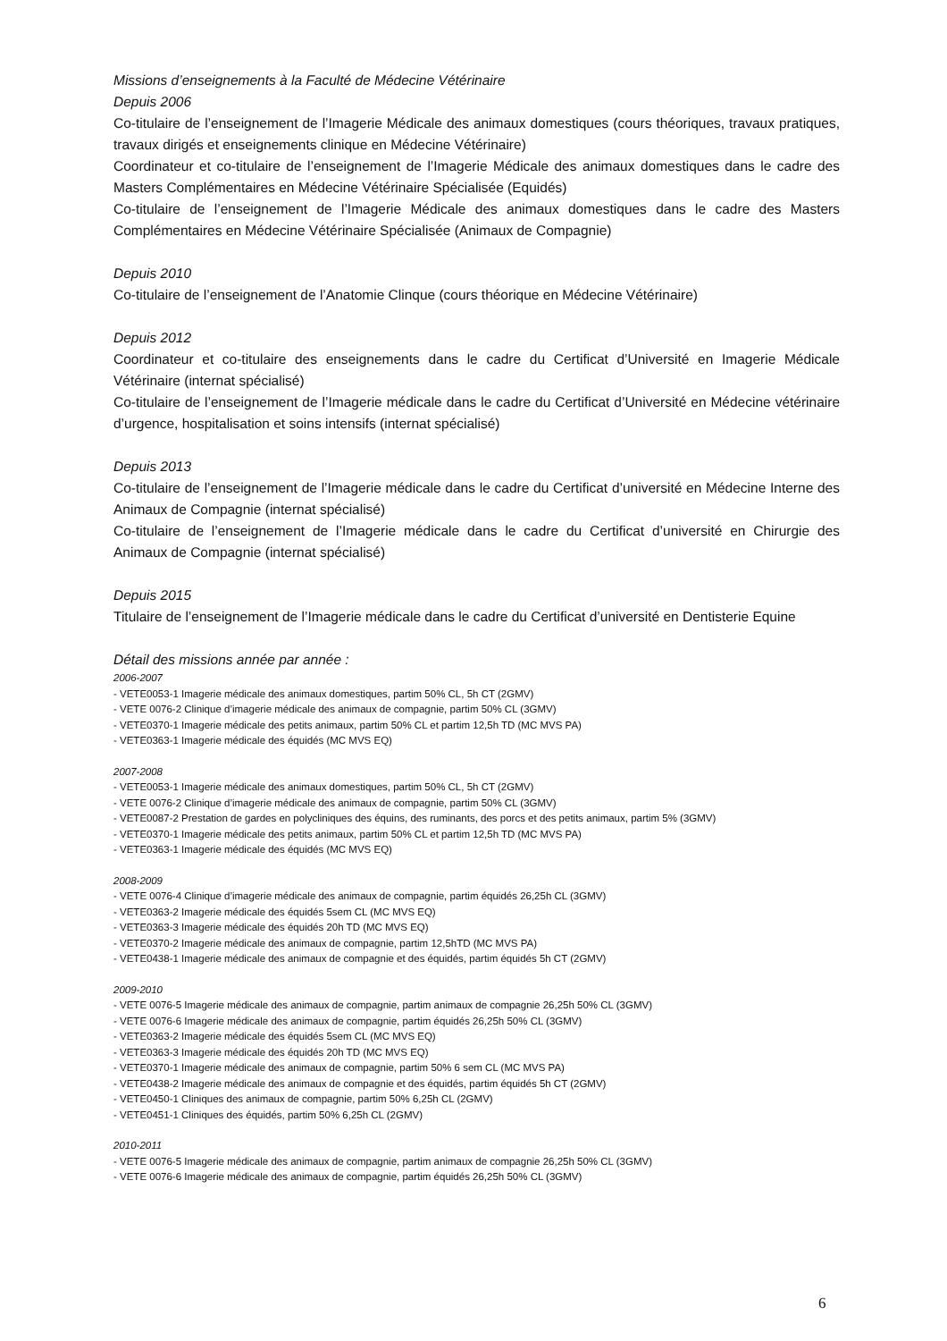Missions d’enseignements à la Faculté de Médecine Vétérinaire
Depuis 2006
Co-titulaire de l’enseignement de l’Imagerie Médicale des animaux domestiques (cours théoriques, travaux pratiques, travaux dirigés et enseignements clinique en Médecine Vétérinaire)
Coordinateur et co-titulaire de l’enseignement de l’Imagerie Médicale des animaux domestiques dans le cadre des Masters Complémentaires en Médecine Vétérinaire Spécialisée (Equidés)
Co-titulaire de l’enseignement de l’Imagerie Médicale des animaux domestiques dans le cadre des Masters Complémentaires en Médecine Vétérinaire Spécialisée (Animaux de Compagnie)
Depuis 2010
Co-titulaire de l’enseignement de l’Anatomie Clinque (cours théorique en Médecine Vétérinaire)
Depuis 2012
Coordinateur et co-titulaire des enseignements dans le cadre du Certificat d’Université en Imagerie Médicale Vétérinaire (internat spécialisé)
Co-titulaire de l’enseignement de l’Imagerie médicale dans le cadre du Certificat d’Université en Médecine vétérinaire d’urgence, hospitalisation et soins intensifs (internat spécialisé)
Depuis 2013
Co-titulaire de l’enseignement de l’Imagerie médicale dans le cadre du Certificat d’université en Médecine Interne des Animaux de Compagnie (internat spécialisé)
Co-titulaire de l’enseignement de l’Imagerie médicale dans le cadre du Certificat d’université en Chirurgie des Animaux de Compagnie (internat spécialisé)
Depuis 2015
Titulaire de l’enseignement de l’Imagerie médicale dans le cadre du Certificat d’université en Dentisterie Equine
Détail des missions année par année :
2006-2007
- VETE0053-1 Imagerie médicale des animaux domestiques, partim 50% CL, 5h CT (2GMV)
- VETE 0076-2 Clinique d’imagerie médicale des animaux de compagnie, partim 50% CL (3GMV)
- VETE0370-1 Imagerie médicale des petits animaux, partim 50% CL et partim 12,5h TD (MC MVS PA)
- VETE0363-1 Imagerie médicale des équidés (MC MVS EQ)
2007-2008
- VETE0053-1 Imagerie médicale des animaux domestiques, partim 50% CL, 5h CT (2GMV)
- VETE 0076-2 Clinique d’imagerie médicale des animaux de compagnie, partim 50% CL (3GMV)
- VETE0087-2 Prestation de gardes en polycliniques des équins, des ruminants, des porcs et des petits animaux, partim 5% (3GMV)
- VETE0370-1 Imagerie médicale des petits animaux, partim 50% CL et partim 12,5h TD (MC MVS PA)
- VETE0363-1 Imagerie médicale des équidés (MC MVS EQ)
2008-2009
- VETE 0076-4 Clinique d’imagerie médicale des animaux de compagnie, partim équidés 26,25h CL (3GMV)
- VETE0363-2 Imagerie médicale des équidés 5sem CL (MC MVS EQ)
- VETE0363-3 Imagerie médicale des équidés 20h TD (MC MVS EQ)
- VETE0370-2 Imagerie médicale des animaux de compagnie, partim 12,5hTD (MC MVS PA)
- VETE0438-1 Imagerie médicale des animaux de compagnie et des équidés, partim équidés 5h CT (2GMV)
2009-2010
- VETE 0076-5 Imagerie médicale des animaux de compagnie, partim animaux de compagnie 26,25h 50% CL (3GMV)
- VETE 0076-6 Imagerie médicale des animaux de compagnie, partim équidés 26,25h 50% CL (3GMV)
- VETE0363-2 Imagerie médicale des équidés 5sem CL (MC MVS EQ)
- VETE0363-3 Imagerie médicale des équidés 20h TD (MC MVS EQ)
- VETE0370-1 Imagerie médicale des animaux de compagnie, partim 50% 6 sem CL (MC MVS PA)
- VETE0438-2 Imagerie médicale des animaux de compagnie et des équidés, partim équidés 5h CT (2GMV)
- VETE0450-1 Cliniques des animaux de compagnie, partim 50% 6,25h CL (2GMV)
- VETE0451-1 Cliniques des équidés, partim 50% 6,25h CL (2GMV)
2010-2011
- VETE 0076-5 Imagerie médicale des animaux de compagnie, partim animaux de compagnie 26,25h 50% CL (3GMV)
- VETE 0076-6 Imagerie médicale des animaux de compagnie, partim équidés 26,25h 50% CL (3GMV)
6